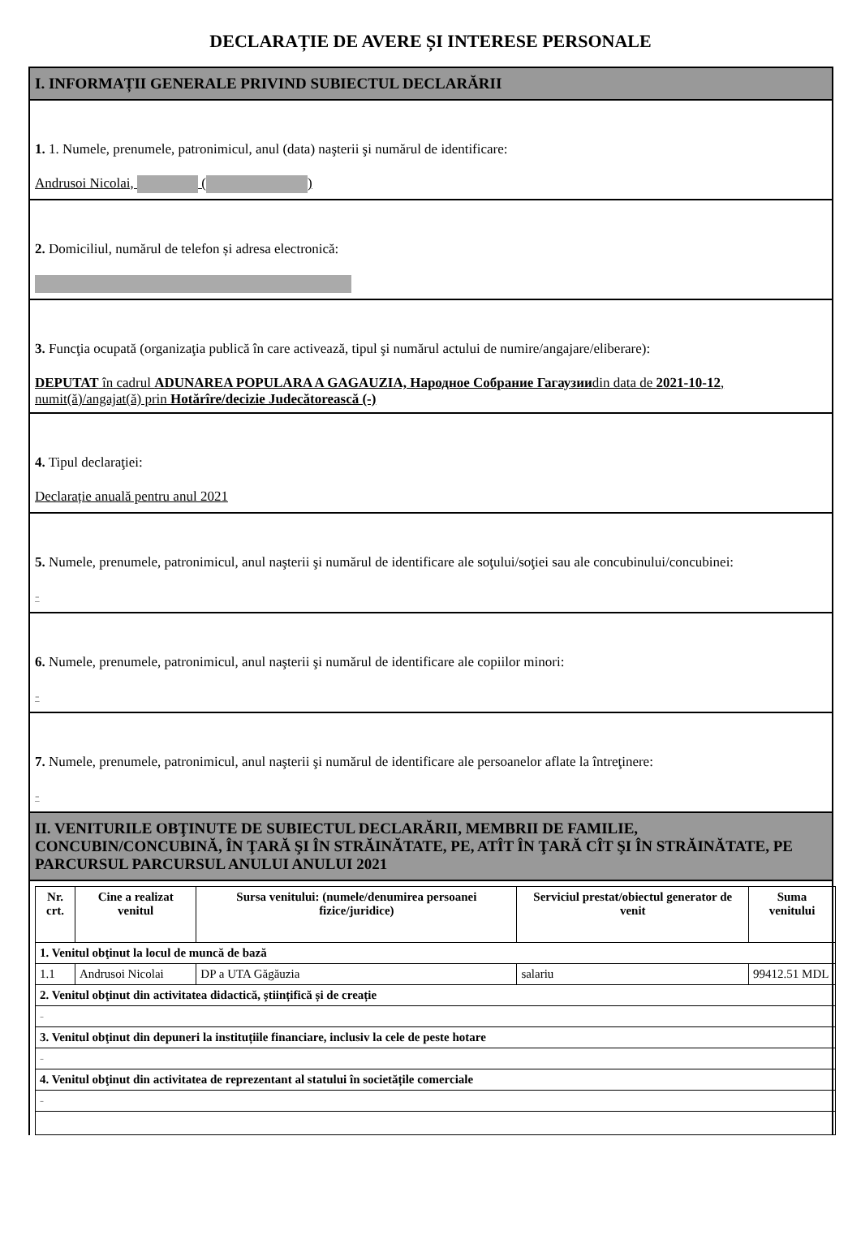DECLARAȚIE DE AVERE ȘI INTERESE PERSONALE
I. INFORMAȚII GENERALE PRIVIND SUBIECTUL DECLARĂRII
1. 1. Numele, prenumele, patronimicul, anul (data) naşterii şi numărul de identificare:
Andrusoi Nicolai, ( )
2. Domiciliul, numărul de telefon și adresa electronică:
3. Funcţia ocupată (organizaţia publică în care activează, tipul şi numărul actului de numire/angajare/eliberare):
DEPUTAT în cadrul ADUNAREA POPULARA A GAGAUZIA, Народное Собрание Гагаузииdin data de 2021-10-12, numit(ă)/angajat(ă) prin Hotărîre/decizie Judecătorească (-)
4. Tipul declaraţiei:
Declarație anuală pentru anul 2021
5. Numele, prenumele, patronimicul, anul naşterii şi numărul de identificare ale soţului/soţiei sau ale concubinului/concubinei:
-
6. Numele, prenumele, patronimicul, anul naşterii şi numărul de identificare ale copiilor minori:
-
7. Numele, prenumele, patronimicul, anul naşterii şi numărul de identificare ale persoanelor aflate la întreţinere:
-
II. VENITURILE OBŢINUTE DE SUBIECTUL DECLARĂRII, MEMBRII DE FAMILIE, CONCUBIN/CONCUBINĂ, ÎN ŢARĂ ŞI ÎN STRĂINĂTATE, PE, ATÎT ÎN ŢARĂ CÎT ŞI ÎN STRĂINĂTATE, PE PARCURSUL PARCURSUL ANULUI ANULUI 2021
| Nr. crt. | Cine a realizat venitul | Sursa venitului: (numele/denumirea persoanei fizice/juridice) | Serviciul prestat/obiectul generator de venit | Suma venitului |
| --- | --- | --- | --- | --- |
| 1. Venitul obţinut la locul de muncă de bază | | | | |
| 1.1 | Andrusoi Nicolai | DP a UTA Găgăuzia | salariu | 99412.51 MDL |
| 2. Venitul obţinut din activitatea didactică, științifică și de creație | | | | |
| - | | | | |
| 3. Venitul obţinut din depuneri la instituțiile financiare, inclusiv la cele de peste hotare | | | | |
| - | | | | |
| 4. Venitul obţinut din activitatea de reprezentant al statului în societățile comerciale | | | | |
| - | | | | |